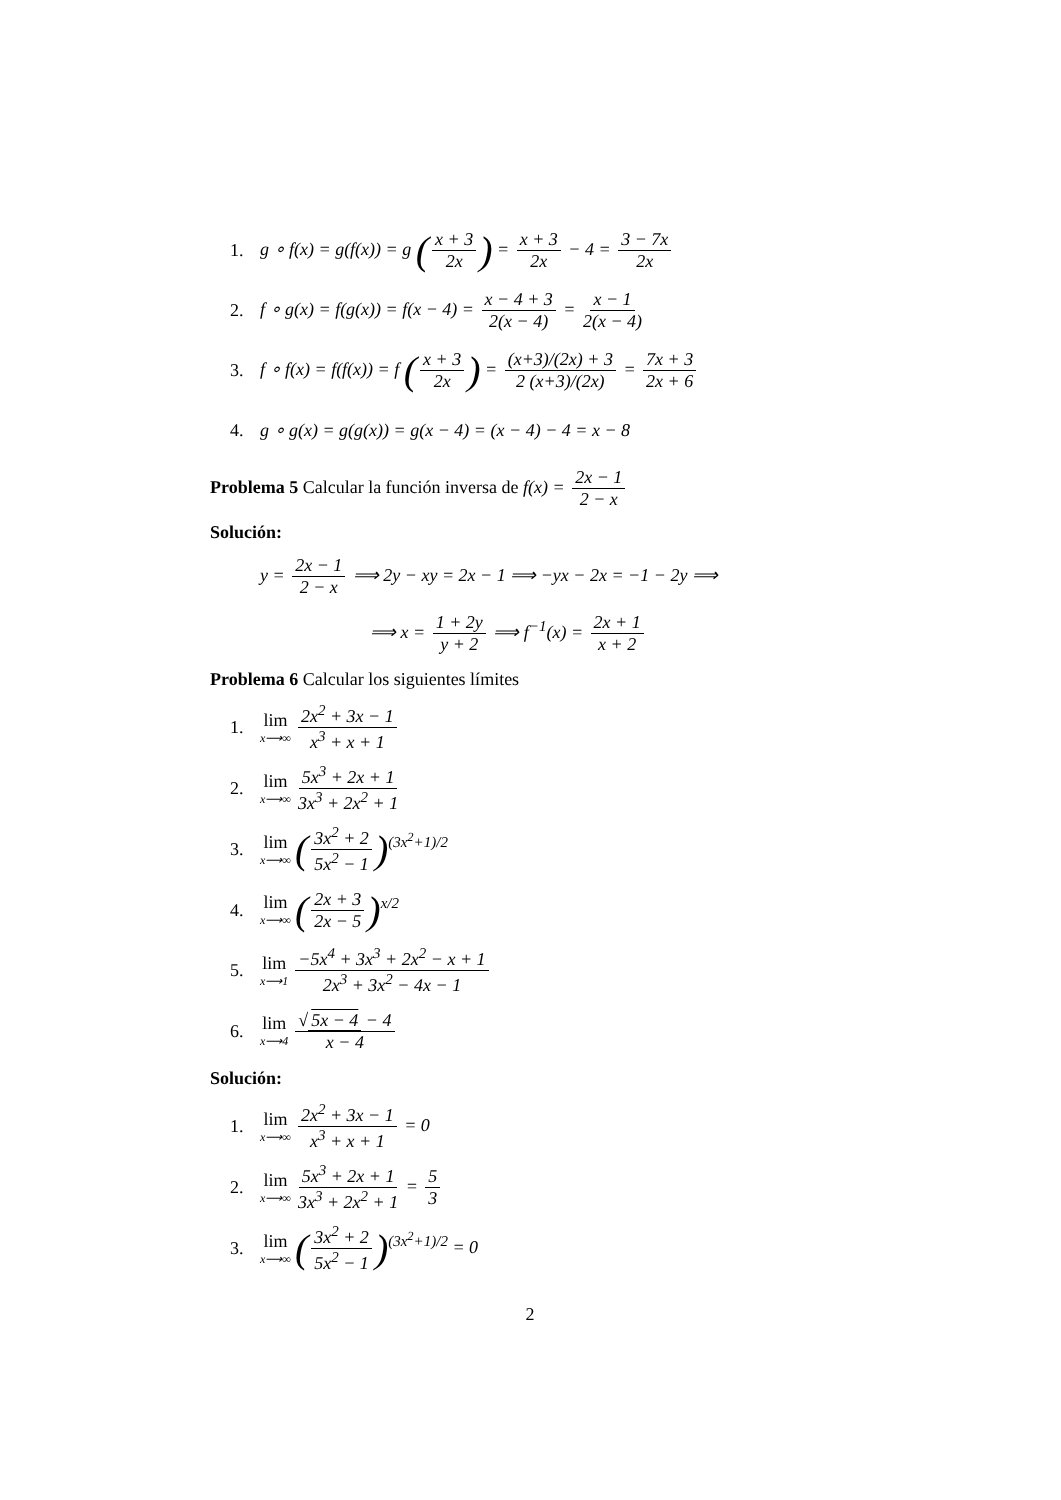1. g ∘ f(x) = g(f(x)) = g (x + 3 2x) = x + 3 2x − 4 = 3 − 7x 2x
2. f ∘ g(x) = f(g(x)) = f(x − 4) = x − 4 + 3 2(x − 4) = x − 1 2(x − 4)
3. f ∘ f(x) = f(f(x)) = f (x + 3 2x) = (x+3)/(2x) + 3 2 (x+3)/(2x) = 7x + 3 2x + 6
4. g ∘ g(x) = g(g(x)) = g(x − 4) = (x − 4) − 4 = x − 8
Problema 5 Calcular la función inversa de f(x) = 2x − 1 2 − x
Solución:
y = 2x − 1 2 − x ⟹ 2y − xy = 2x − 1 ⟹ −yx − 2x = −1 − 2y ⟹
⟹ x = 1 + 2y y + 2 ⟹ f<sup>−1</sup>(x) = 2x + 1 x + 2
Problema 6 Calcular los siguientes límites
1. lim x⟶∞ 2x<sup>2</sup> + 3x − 1 x<sup>3</sup> + x + 1
2. lim x⟶∞ 5x<sup>3</sup> + 2x + 1 3x<sup>3</sup> + 2x<sup>2</sup> + 1
3. lim x⟶∞ (3x<sup>2</sup> + 2 5x<sup>2</sup> − 1)<sup>(3x<sup>2</sup>+1)/2</sup>
4. lim x⟶∞ (2x + 3 2x − 5)<sup>x/2</sup>
5. lim x⟶1 −5x<sup>4</sup> + 3x<sup>3</sup> + 2x<sup>2</sup> − x + 1 2x<sup>3</sup> + 3x<sup>2</sup> − 4x − 1
6. lim x⟶4 √ 5x − 4 − 4 x − 4
Solución:
1. lim x⟶∞ 2x<sup>2</sup> + 3x − 1 x<sup>3</sup> + x + 1 = 0
2. lim x⟶∞ 5x<sup>3</sup> + 2x + 1 3x<sup>3</sup> + 2x<sup>2</sup> + 1 = 5 3
3. lim x⟶∞ (3x<sup>2</sup> + 2 5x<sup>2</sup> − 1)<sup>(3x<sup>2</sup>+1)/2</sup> = 0
2